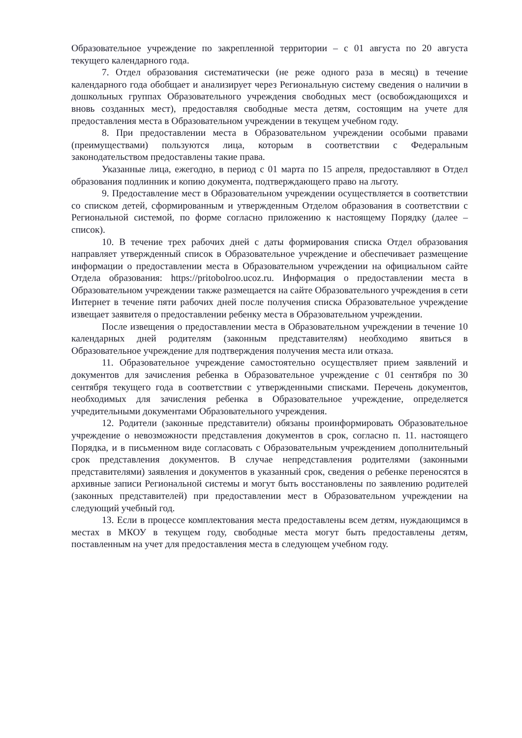Образовательное учреждение по закрепленной территории – с 01 августа по 20 августа текущего календарного года.
7. Отдел образования систематически (не реже одного раза в месяц) в течение календарного года обобщает и анализирует через Региональную систему сведения о наличии в дошкольных группах Образовательного учреждения свободных мест (освобождающихся и вновь созданных мест), предоставляя свободные места детям, состоящим на учете для предоставления места в Образовательном учреждении в текущем учебном году.
8. При предоставлении места в Образовательном учреждении особыми правами (преимуществами) пользуются лица, которым в соответствии с Федеральным законодательством предоставлены такие права.
Указанные лица, ежегодно, в период с 01 марта по 15 апреля, предоставляют в Отдел образования подлинник и копию документа, подтверждающего право на льготу.
9. Предоставление мест в Образовательном учреждении осуществляется в соответствии со списком детей, сформированным и утвержденным Отделом образования в соответствии с Региональной системой, по форме согласно приложению к настоящему Порядку (далее – список).
10. В течение трех рабочих дней с даты формирования списка Отдел образования направляет утвержденный список в Образовательное учреждение и обеспечивает размещение информации о предоставлении места в Образовательном учреждении на официальном сайте Отдела образования: https://pritobolroo.ucoz.ru. Информация о предоставлении места в Образовательном учреждении также размещается на сайте Образовательного учреждения в сети Интернет в течение пяти рабочих дней после получения списка Образовательное учреждение извещает заявителя о предоставлении ребенку места в Образовательном учреждении.
После извещения о предоставлении места в Образовательном учреждении в течение 10 календарных дней родителям (законным представителям) необходимо явиться в Образовательное учреждение для подтверждения получения места или отказа.
11. Образовательное учреждение самостоятельно осуществляет прием заявлений и документов для зачисления ребенка в Образовательное учреждение с 01 сентября по 30 сентября текущего года в соответствии с утвержденными списками. Перечень документов, необходимых для зачисления ребенка в Образовательное учреждение, определяется учредительными документами Образовательного учреждения.
12. Родители (законные представители) обязаны проинформировать Образовательное учреждение о невозможности представления документов в срок, согласно п. 11. настоящего Порядка, и в письменном виде согласовать с Образовательным учреждением дополнительный срок представления документов. В случае непредставления родителями (законными представителями) заявления и документов в указанный срок, сведения о ребенке переносятся в архивные записи Региональной системы и могут быть восстановлены по заявлению родителей (законных представителей) при предоставлении мест в Образовательном учреждении на следующий учебный год.
13. Если в процессе комплектования места предоставлены всем детям, нуждающимся в местах в МКОУ в текущем году, свободные места могут быть предоставлены детям, поставленным на учет для предоставления места в следующем учебном году.